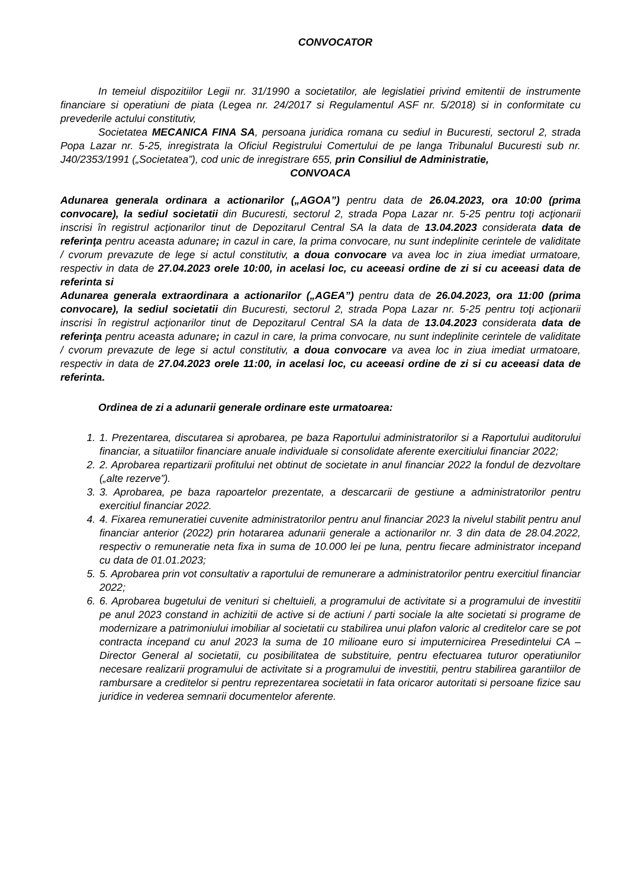CONVOCATOR
In temeiul dispozitiilor Legii nr. 31/1990 a societatilor, ale legislatiei privind emitentii de instrumente financiare si operatiuni de piata (Legea nr. 24/2017 si Regulamentul ASF nr. 5/2018) si in conformitate cu prevederile actului constitutiv,
Societatea MECANICA FINA SA, persoana juridica romana cu sediul in Bucuresti, sectorul 2, strada Popa Lazar nr. 5-25, inregistrata la Oficiul Registrului Comertului de pe langa Tribunalul Bucuresti sub nr. J40/2353/1991 („Societatea”), cod unic de inregistrare 655, prin Consiliul de Administratie,
CONVOACA
Adunarea generala ordinara a actionarilor („AGOA”) pentru data de 26.04.2023, ora 10:00 (prima convocare), la sediul societatii din Bucuresti, sectorul 2, strada Popa Lazar nr. 5-25 pentru toţi acţionarii inscrisi în registrul acţionarilor tinut de Depozitarul Central SA la data de 13.04.2023 considerata data de referinţa pentru aceasta adunare; in cazul in care, la prima convocare, nu sunt indeplinite cerintele de validitate / cvorum prevazute de lege si actul constitutiv, a doua convocare va avea loc in ziua imediat urmatoare, respectiv in data de 27.04.2023 orele 10:00, in acelasi loc, cu aceeasi ordine de zi si cu aceeasi data de referinta si
Adunarea generala extraordinara a actionarilor („AGEA”) pentru data de 26.04.2023, ora 11:00 (prima convocare), la sediul societatii din Bucuresti, sectorul 2, strada Popa Lazar nr. 5-25 pentru toţi acţionarii inscrisi în registrul acţionarilor tinut de Depozitarul Central SA la data de 13.04.2023 considerata data de referinţa pentru aceasta adunare; in cazul in care, la prima convocare, nu sunt indeplinite cerintele de validitate / cvorum prevazute de lege si actul constitutiv, a doua convocare va avea loc in ziua imediat urmatoare, respectiv in data de 27.04.2023 orele 11:00, in acelasi loc, cu aceeasi ordine de zi si cu aceeasi data de referinta.
Ordinea de zi a adunarii generale ordinare este urmatoarea:
1. 1. Prezentarea, discutarea si aprobarea, pe baza Raportului administratorilor si a Raportului auditorului financiar, a situatiilor financiare anuale individuale si consolidate aferente exercitiului financiar 2022;
2. 2. Aprobarea repartizarii profitului net obtinut de societate in anul financiar 2022 la fondul de dezvoltare („alte rezerve”).
3. 3. Aprobarea, pe baza rapoartelor prezentate, a descarcarii de gestiune a administratorilor pentru exercitiul financiar 2022.
4. 4. Fixarea remuneratiei cuvenite administratorilor pentru anul financiar 2023 la nivelul stabilit pentru anul financiar anterior (2022) prin hotararea adunarii generale a actionarilor nr. 3 din data de 28.04.2022, respectiv o remuneratie neta fixa in suma de 10.000 lei pe luna, pentru fiecare administrator incepand cu data de 01.01.2023;
5. 5. Aprobarea prin vot consultativ a raportului de remunerare a administratorilor pentru exercitiul financiar 2022;
6. 6. Aprobarea bugetului de venituri si cheltuieli, a programului de activitate si a programului de investitii pe anul 2023 constand in achizitii de active si de actiuni / parti sociale la alte societati si programe de modernizare a patrimoniului imobiliar al societatii cu stabilirea unui plafon valoric al creditelor care se pot contracta incepand cu anul 2023 la suma de 10 milioane euro si imputernicirea Presedintelui CA – Director General al societatii, cu posibilitatea de substituire, pentru efectuarea tuturor operatiunilor necesare realizarii programului de activitate si a programului de investitii, pentru stabilirea garantiilor de rambursare a creditelor si pentru reprezentarea societatii in fata oricaror autoritati si persoane fizice sau juridice in vederea semnarii documentelor aferente.